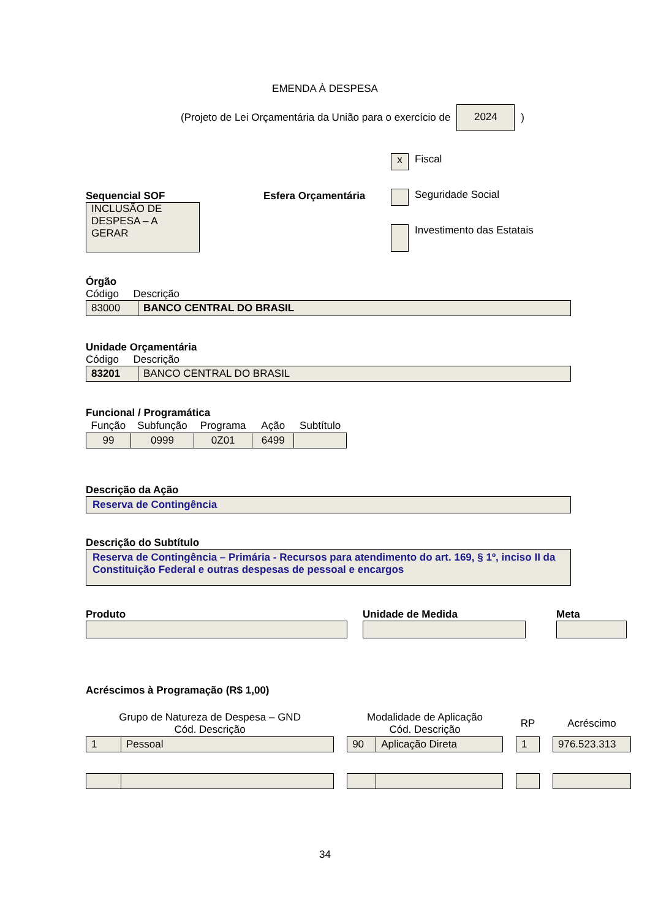EMENDA À DESPESA
(Projeto de Lei Orçamentária da União para o exercício de 2024)
Sequencial SOF
INCLUSÃO DE DESPESA – A GERAR
Esfera Orçamentária
x Fiscal
Seguridade Social
Investimento das Estatais
Órgão
Código Descrição
| 83000 | BANCO CENTRAL DO BRASIL |
Unidade Orçamentária
Código Descrição
| 83201 | BANCO CENTRAL DO BRASIL |
Funcional / Programática
| Função | Subfunção | Programa | Ação | Subtítulo |
| --- | --- | --- | --- | --- |
| 99 | 0999 | 0Z01 | 6499 | |
Descrição da Ação
Reserva de Contingência
Descrição do Subtítulo
Reserva de Contingência – Primária - Recursos para atendimento do art. 169, § 1º, inciso II da Constituição Federal e outras despesas de pessoal e encargos
Produto Unidade de Medida Meta
Acréscimos à Programação (R$ 1,00)
| Grupo de Natureza de Despesa – GND Cód. Descrição | | | Modalidade de Aplicação Cód. Descrição | | | RP | | Acréscimo |
| --- | --- | --- | --- | --- | --- | --- | --- | --- |
| 1 | Pessoal | | 90 | Aplicação Direta | | 1 | | 976.523.313 |
34